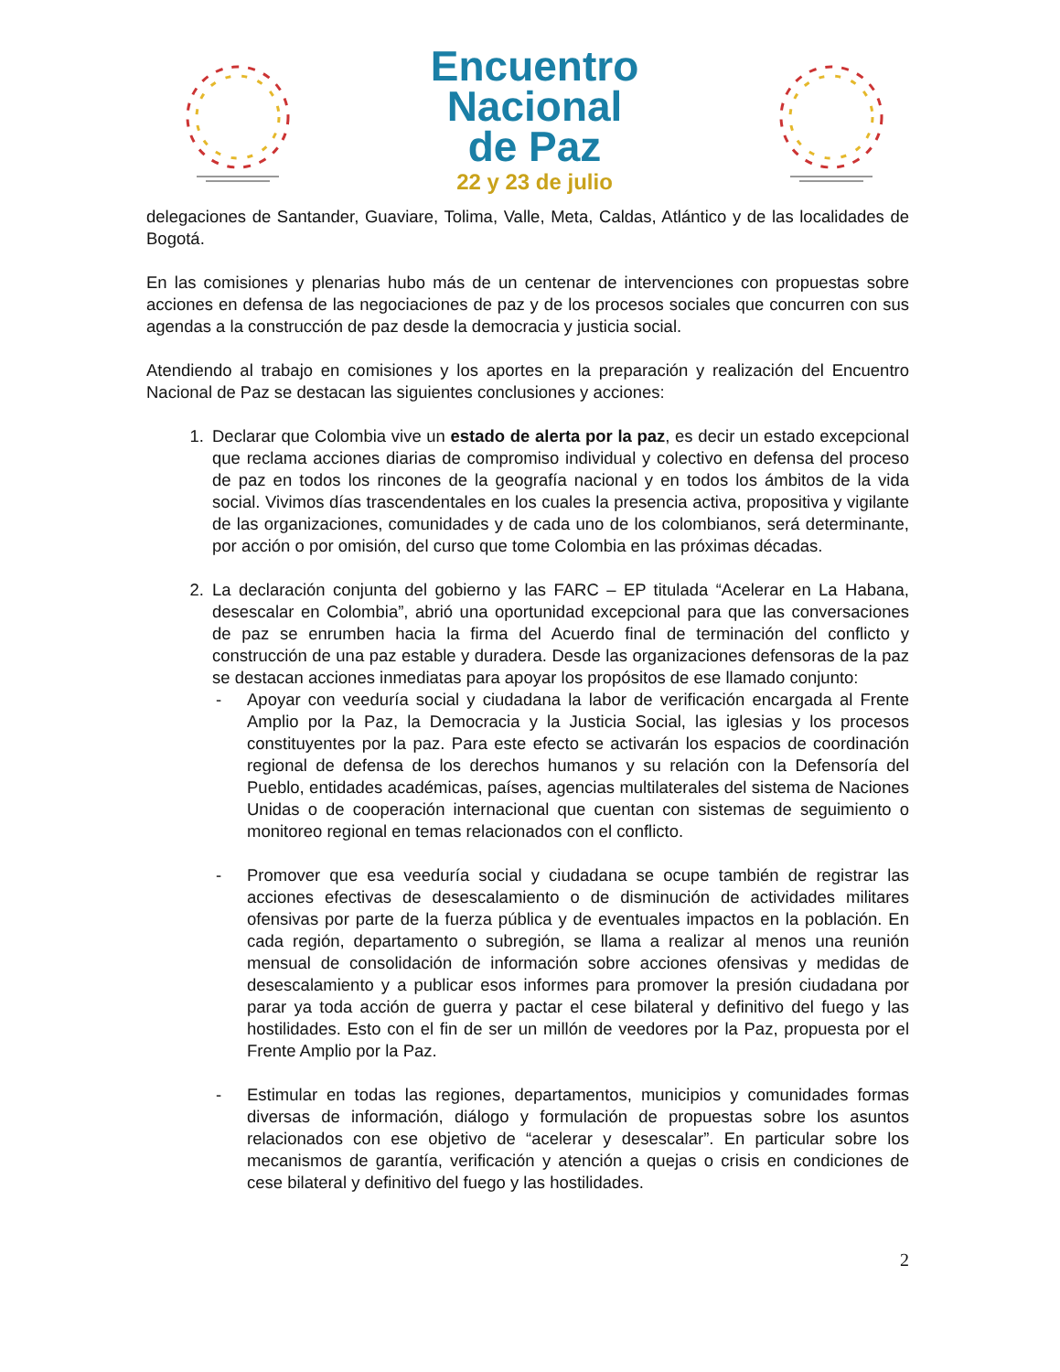Encuentro
Nacional
de Paz
22 y 23 de julio
delegaciones de Santander, Guaviare, Tolima, Valle, Meta, Caldas, Atlántico y de las localidades de Bogotá.
En las comisiones y plenarias hubo más de un centenar de intervenciones con propuestas sobre acciones en defensa de las negociaciones de paz y de los procesos sociales que concurren con sus agendas a la construcción de paz desde la democracia y justicia social.
Atendiendo al trabajo en comisiones y los aportes en la preparación y realización del Encuentro Nacional de Paz se destacan las siguientes conclusiones y acciones:
1. Declarar que Colombia vive un estado de alerta por la paz, es decir un estado excepcional que reclama acciones diarias de compromiso individual y colectivo en defensa del proceso de paz en todos los rincones de la geografía nacional y en todos los ámbitos de la vida social. Vivimos días trascendentales en los cuales la presencia activa, propositiva y vigilante de las organizaciones, comunidades y de cada uno de los colombianos, será determinante, por acción o por omisión, del curso que tome Colombia en las próximas décadas.
2. La declaración conjunta del gobierno y las FARC – EP titulada “Acelerar en La Habana, desescalar en Colombia”, abrió una oportunidad excepcional para que las conversaciones de paz se enrumben hacia la firma del Acuerdo final de terminación del conflicto y construcción de una paz estable y duradera. Desde las organizaciones defensoras de la paz se destacan acciones inmediatas para apoyar los propósitos de ese llamado conjunto:
- Apoyar con veeduría social y ciudadana la labor de verificación encargada al Frente Amplio por la Paz, la Democracia y la Justicia Social, las iglesias y los procesos constituyentes por la paz. Para este efecto se activarán los espacios de coordinación regional de defensa de los derechos humanos y su relación con la Defensoría del Pueblo, entidades académicas, países, agencias multilaterales del sistema de Naciones Unidas o de cooperación internacional que cuentan con sistemas de seguimiento o monitoreo regional en temas relacionados con el conflicto.
- Promover que esa veeduría social y ciudadana se ocupe también de registrar las acciones efectivas de desescalamiento o de disminución de actividades militares ofensivas por parte de la fuerza pública y de eventuales impactos en la población. En cada región, departamento o subregión, se llama a realizar al menos una reunión mensual de consolidación de información sobre acciones ofensivas y medidas de desescalamiento y a publicar esos informes para promover la presión ciudadana por parar ya toda acción de guerra y pactar el cese bilateral y definitivo del fuego y las hostilidades. Esto con el fin de ser un millón de veedores por la Paz, propuesta por el Frente Amplio por la Paz.
- Estimular en todas las regiones, departamentos, municipios y comunidades formas diversas de información, diálogo y formulación de propuestas sobre los asuntos relacionados con ese objetivo de “acelerar y desescalar”. En particular sobre los mecanismos de garantía, verificación y atención a quejas o crisis en condiciones de cese bilateral y definitivo del fuego y las hostilidades.
2